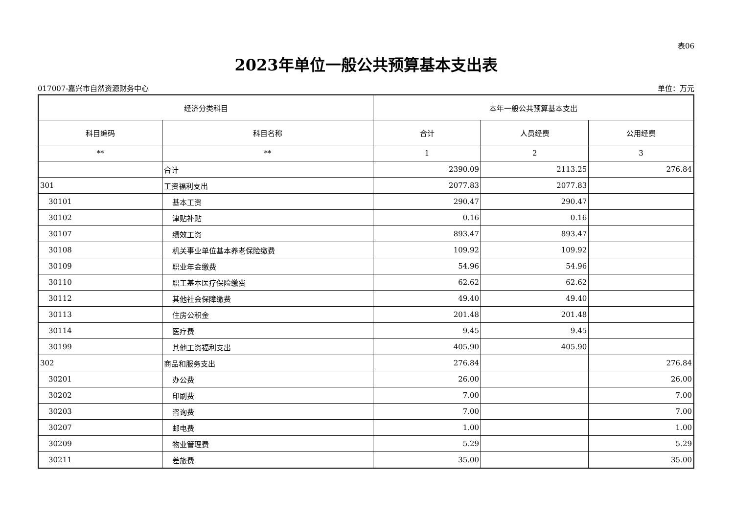表06
2023年单位一般公共预算基本支出表
017007-嘉兴市自然资源财务中心 单位：万元
| 经济分类科目 | | 本年一般公共预算基本支出 | | |
| --- | --- | --- | --- | --- |
| 科目编码 | 科目名称 | 合计 | 人员经费 | 公用经费 |
| ** | ** | 1 | 2 | 3 |
| | 合计 | 2390.09 | 2113.25 | 276.84 |
| 301 | 工资福利支出 | 2077.83 | 2077.83 | |
| 30101 | 基本工资 | 290.47 | 290.47 | |
| 30102 | 津贴补贴 | 0.16 | 0.16 | |
| 30107 | 绩效工资 | 893.47 | 893.47 | |
| 30108 | 机关事业单位基本养老保险缴费 | 109.92 | 109.92 | |
| 30109 | 职业年金缴费 | 54.96 | 54.96 | |
| 30110 | 职工基本医疗保险缴费 | 62.62 | 62.62 | |
| 30112 | 其他社会保障缴费 | 49.40 | 49.40 | |
| 30113 | 住房公积金 | 201.48 | 201.48 | |
| 30114 | 医疗费 | 9.45 | 9.45 | |
| 30199 | 其他工资福利支出 | 405.90 | 405.90 | |
| 302 | 商品和服务支出 | 276.84 | | 276.84 |
| 30201 | 办公费 | 26.00 | | 26.00 |
| 30202 | 印刷费 | 7.00 | | 7.00 |
| 30203 | 咨询费 | 7.00 | | 7.00 |
| 30207 | 邮电费 | 1.00 | | 1.00 |
| 30209 | 物业管理费 | 5.29 | | 5.29 |
| 30211 | 差旅费 | 35.00 | | 35.00 |